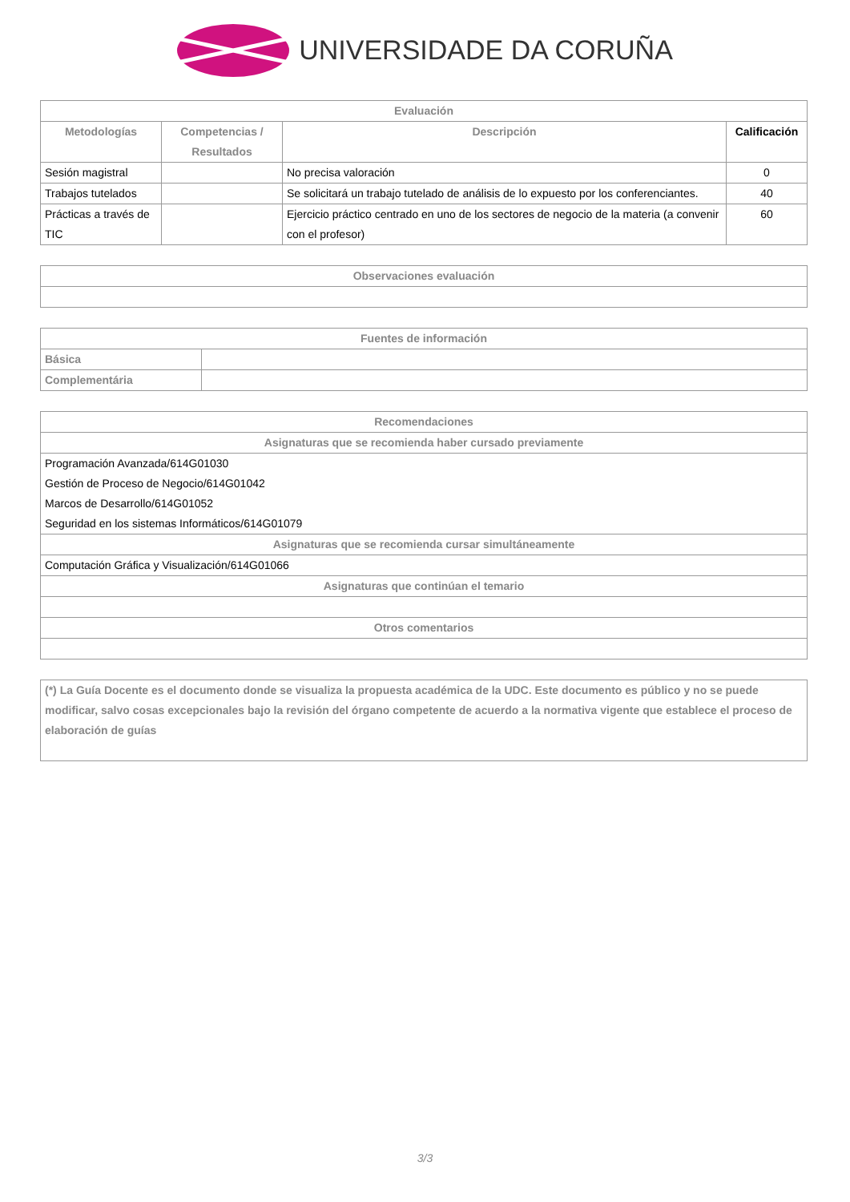UNIVERSIDADE DA CORUÑA
| Evaluación | | | |
| --- | --- | --- | --- |
| Metodologías | Competencias / Resultados | Descripción | Calificación |
| Sesión magistral | | No precisa valoración | 0 |
| Trabajos tutelados | | Se solicitará un trabajo tutelado de análisis de lo expuesto por los conferenciantes. | 40 |
| Prácticas a través de TIC | | Ejercicio práctico centrado en uno de los sectores de negocio de la materia (a convenir con el profesor) | 60 |
| Observaciones evaluación |
| --- |
| Fuentes de información | |
| --- | --- |
| Básica | |
| Complementária | |
| Recomendaciones |
| --- |
| Asignaturas que se recomienda haber cursado previamente |
| Programación Avanzada/614G01030 Gestión de Proceso de Negocio/614G01042 Marcos de Desarrollo/614G01052 Seguridad en los sistemas Informáticos/614G01079 |
| Asignaturas que se recomienda cursar simultáneamente |
| Computación Gráfica y Visualización/614G01066 |
| Asignaturas que continúan el temario |
| Otros comentarios |
| (*) La Guía Docente es el documento donde se visualiza la propuesta académica de la UDC. Este documento es público y no se puede modificar, salvo cosas excepcionales bajo la revisión del órgano competente de acuerdo a la normativa vigente que establece el proceso de elaboración de guías |
| --- |
3/3